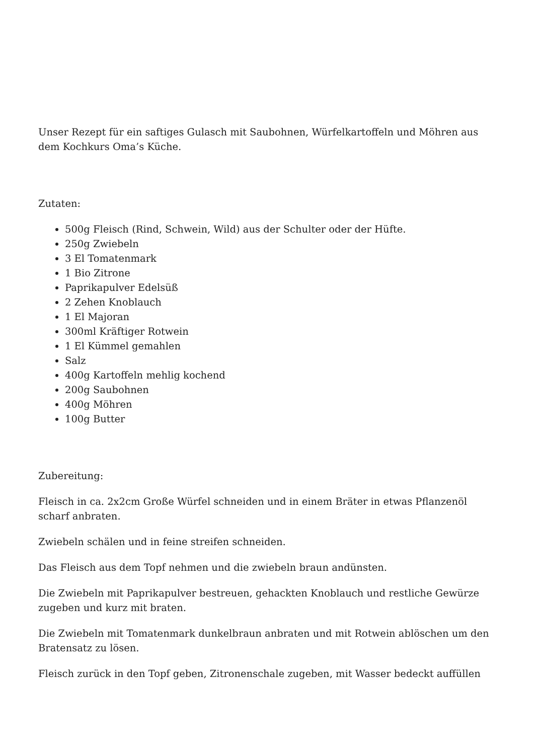Unser Rezept für ein saftiges Gulasch mit Saubohnen, Würfelkartoffeln und Möhren aus dem Kochkurs Oma’s Küche.
Zutaten:
500g Fleisch (Rind, Schwein, Wild) aus der Schulter oder der Hüfte.
250g Zwiebeln
3 El Tomatenmark
1 Bio Zitrone
Paprikapulver Edelsüß
2 Zehen Knoblauch
1 El Majoran
300ml Kräftiger Rotwein
1 El Kümmel gemahlen
Salz
400g Kartoffeln mehlig kochend
200g Saubohnen
400g Möhren
100g Butter
Zubereitung:
Fleisch in ca. 2x2cm Große Würfel schneiden und in einem Bräter in etwas Pflanzenöl scharf anbraten.
Zwiebeln schälen und in feine streifen schneiden.
Das Fleisch aus dem Topf nehmen und die zwiebeln braun andünsten.
Die Zwiebeln mit Paprikapulver bestreuen, gehackten Knoblauch und restliche Gewürze zugeben und kurz mit braten.
Die Zwiebeln mit Tomatenmark dunkelbraun anbraten und mit Rotwein ablöschen um den Bratensatz zu lösen.
Fleisch zurück in den Topf geben, Zitronenschale zugeben, mit Wasser bedeckt auffüllen